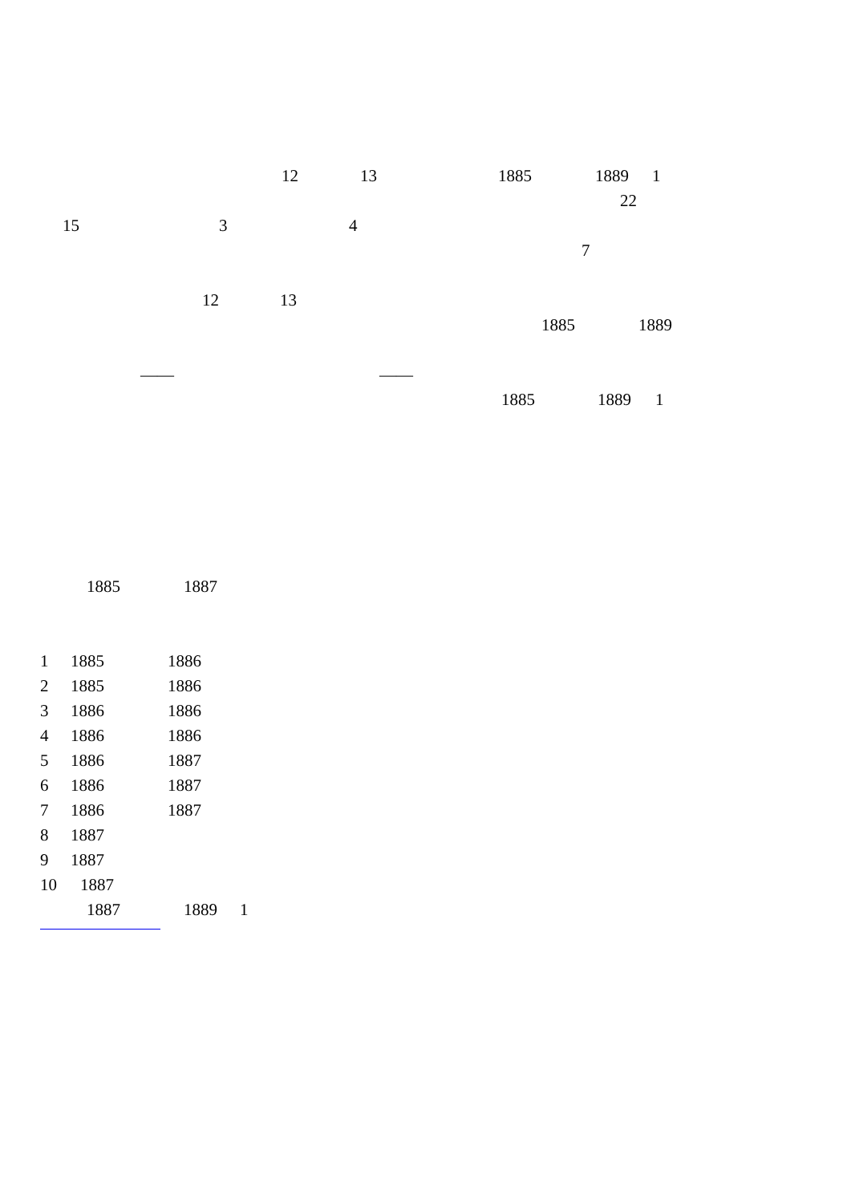12 13 1885 1889 1
22
15 3 4
7
12 13
1885 1889
—— ——
1885 1889 1
1885 1887
1 1885 1886
2 1885 1886
3 1886 1886
4 1886 1886
5 1886 1887
6 1886 1887
7 1886 1887
8 1887
9 1887
10 1887
1887 1889 1